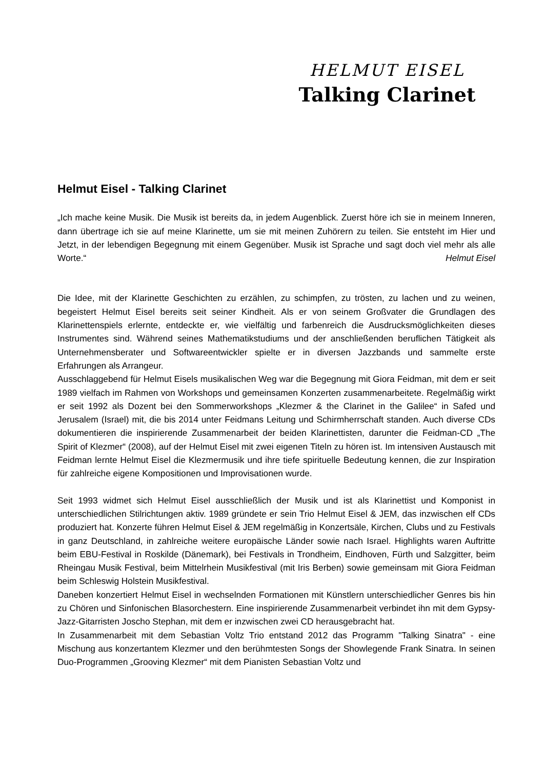HELMUT EISEL
Talking Clarinet
Helmut Eisel - Talking Clarinet
„Ich mache keine Musik. Die Musik ist bereits da, in jedem Augenblick. Zuerst höre ich sie in meinem Inneren, dann übertrage ich sie auf meine Klarinette, um sie mit meinen Zuhörern zu teilen. Sie entsteht im Hier und Jetzt, in der lebendigen Begegnung mit einem Gegenüber. Musik ist Sprache und sagt doch viel mehr als alle Worte.“ Helmut Eisel
Die Idee, mit der Klarinette Geschichten zu erzählen, zu schimpfen, zu trösten, zu lachen und zu weinen, begeistert Helmut Eisel bereits seit seiner Kindheit. Als er von seinem Großvater die Grundlagen des Klarinettenspiels erlernte, entdeckte er, wie vielfältig und farbenreich die Ausdrucksmöglichkeiten dieses Instrumentes sind. Während seines Mathematikstudiums und der anschließenden beruflichen Tätigkeit als Unternehmensberater und Softwareentwickler spielte er in diversen Jazzbands und sammelte erste Erfahrungen als Arrangeur.
Ausschlaggebend für Helmut Eisels musikalischen Weg war die Begegnung mit Giora Feidman, mit dem er seit 1989 vielfach im Rahmen von Workshops und gemeinsamen Konzerten zusammenarbeitete. Regelmäßig wirkt er seit 1992 als Dozent bei den Sommerworkshops „Klezmer & the Clarinet in the Galilee“ in Safed und Jerusalem (Israel) mit, die bis 2014 unter Feidmans Leitung und Schirmherrschaft standen. Auch diverse CDs dokumentieren die inspirierende Zusammenarbeit der beiden Klarinettisten, darunter die Feidman-CD „The Spirit of Klezmer“ (2008), auf der Helmut Eisel mit zwei eigenen Titeln zu hören ist. Im intensiven Austausch mit Feidman lernte Helmut Eisel die Klezmermusik und ihre tiefe spirituelle Bedeutung kennen, die zur Inspiration für zahlreiche eigene Kompositionen und Improvisationen wurde.
Seit 1993 widmet sich Helmut Eisel ausschließlich der Musik und ist als Klarinettist und Komponist in unterschiedlichen Stilrichtungen aktiv. 1989 gründete er sein Trio Helmut Eisel & JEM, das inzwischen elf CDs produziert hat. Konzerte führen Helmut Eisel & JEM regelmäßig in Konzertsäle, Kirchen, Clubs und zu Festivals in ganz Deutschland, in zahlreiche weitere europäische Länder sowie nach Israel. Highlights waren Auftritte beim EBU-Festival in Roskilde (Dänemark), bei Festivals in Trondheim, Eindhoven, Fürth und Salzgitter, beim Rheingau Musik Festival, beim Mittelrhein Musikfestival (mit Iris Berben) sowie gemeinsam mit Giora Feidman beim Schleswig Holstein Musikfestival.
Daneben konzertiert Helmut Eisel in wechselnden Formationen mit Künstlern unterschiedlicher Genres bis hin zu Chören und Sinfonischen Blasorchestern. Eine inspirierende Zusammenarbeit verbindet ihn mit dem Gypsy-Jazz-Gitarristen Joscho Stephan, mit dem er inzwischen zwei CD herausgebracht hat.
In Zusammenarbeit mit dem Sebastian Voltz Trio entstand 2012 das Programm "Talking Sinatra" - eine Mischung aus konzertantem Klezmer und den berühmtesten Songs der Showlegende Frank Sinatra. In seinen Duo-Programmen „Grooving Klezmer“ mit dem Pianisten Sebastian Voltz und